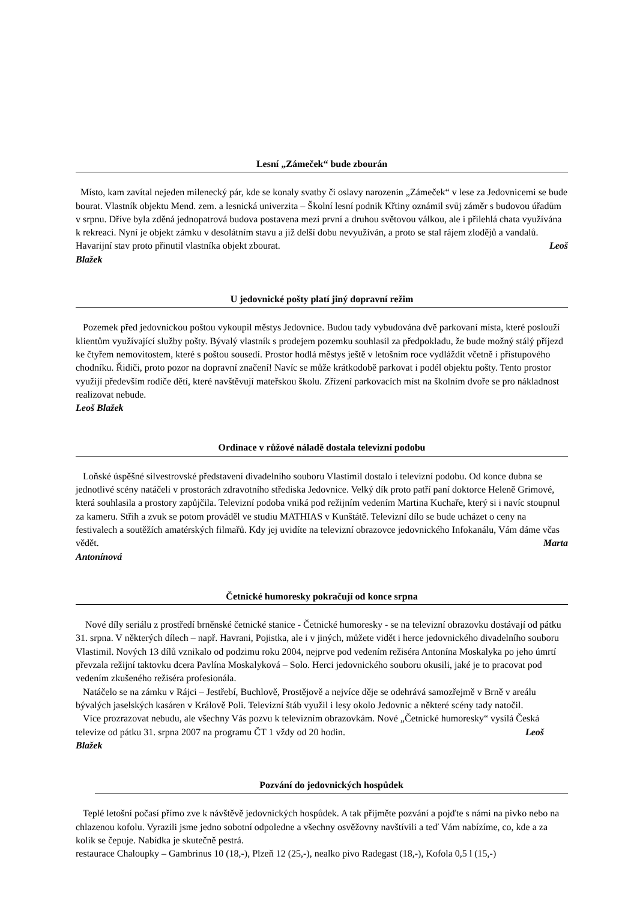Lesní „Zámeček“ bude zbourán
Místo, kam zavítal nejeden milenecký pár, kde se konaly svatby či oslavy narozenin „Zámeček“ v lese za Jedovnicemi se bude bourat. Vlastník objektu Mend. zem. a lesnická univerzita – Školní lesní podnik Křtiny oznámil svůj záměr s budovou úřadům v srpnu. Dříve byla zděná jednopatrová budova postavena mezi první a druhou světovou válkou, ale i přilehlá chata využívána k rekreaci. Nyní je objekt zámku v desolátním stavu a již delší dobu nevyužíván, a proto se stal rájem zlodějů a vandalů. Havarijní stav proto přinutil vlastníka objekt zbourat. Leoš
Blažek
U jedovnické pošty platí jiný dopravní režim
Pozemek před jedovnickou poštou vykoupil městys Jedovnice. Budou tady vybudována dvě parkovaní místa, které poslouží klientům využívající služby pošty. Bývalý vlastník s prodejem pozemku souhlasil za předpokladu, že bude možný stálý příjezd ke čtyřem nemovitostem, které s poštou sousedí. Prostor hodlá městys ještě v letošním roce vydláždit včetně i přístupového chodníku. Řidiči, proto pozor na dopravní značení! Navíc se může krátkodobě parkovat i podél objektu pošty. Tento prostor využijí především rodiče dětí, které navštěvují mateřskou školu. Zřízení parkovacích míst na školním dvoře se pro nákladnost realizovat nebude.
Leoš Blažek
Ordinace v růžové náladě dostala televizní podobu
Loňské úspěšné silvestrovské představení divadelního souboru Vlastimil dostalo i televizní podobu. Od konce dubna se jednotlivé scény natáčeli v prostorách zdravotního střediska Jedovnice. Velký dík proto patří paní doktorce Heleně Grimové, která souhlasila a prostory zapůjčila. Televizní podoba vniká pod režijním vedením Martina Kuchaře, který si i navíc stoupnul za kameru. Střih a zvuk se potom prováděl ve studiu MATHIAS v Kunštátě. Televizní dílo se bude ucházet o ceny na festivalech a soutěžích amatérských filmařů. Kdy jej uvidíte na televizní obrazovce jedovnického Infokanálu, Vám dáme včas vědět. Marta
Antonínová
Četnické humoresky pokračují od konce srpna
Nové díly seriálu z prostředí brněnské četnické stanice - Četnické humoresky - se na televizní obrazovku dostávají od pátku 31. srpna. V některých dílech – např. Havrani, Pojistka, ale i v jiných, můžete vidět i herce jedovnického divadelního souboru Vlastimil. Nových 13 dílů vznikalo od podzimu roku 2004, nejprve pod vedením režiséra Antonína Moskalyka po jeho úmrtí převzala režijní taktovku dcera Pavlína Moskalyková – Solo. Herci jedovnického souboru okusili, jaké je to pracovat pod vedením zkušeného režiséra profesionála.
Natáčelo se na zámku v Rájci – Jestřebí, Buchlově, Prostějově a nejvíce děje se odehrává samozřejmě v Brně v areálu bývalých jaselských kasáren v Králově Poli. Televizní štáb využil i lesy okolo Jedovnic a některé scény tady natočil.
Více prozrazovat nebudu, ale všechny Vás pozvu k televizním obrazovkám. Nové „Četnické humoresky“ vysílá Česká televize od pátku 31. srpna 2007 na programu ČT 1 vždy od 20 hodin. Leoš
Blažek
Pozvání do jedovnických hospůdek
Teplé letošní počasí přímo zve k návštěvě jedovnických hospůdek. A tak přijměte pozvání a pojďte s námi na pivko nebo na chlazenou kofolu. Vyrazili jsme jedno sobotní odpoledne a všechny osvěžovny navštívili a teď Vám nabízíme, co, kde a za kolik se čepuje. Nabídka je skutečně pestrá.
restaurace Chaloupky – Gambrinus 10 (18,-), Plzeň 12 (25,-), nealko pivo Radegast (18,-), Kofola 0,5 l (15,-)